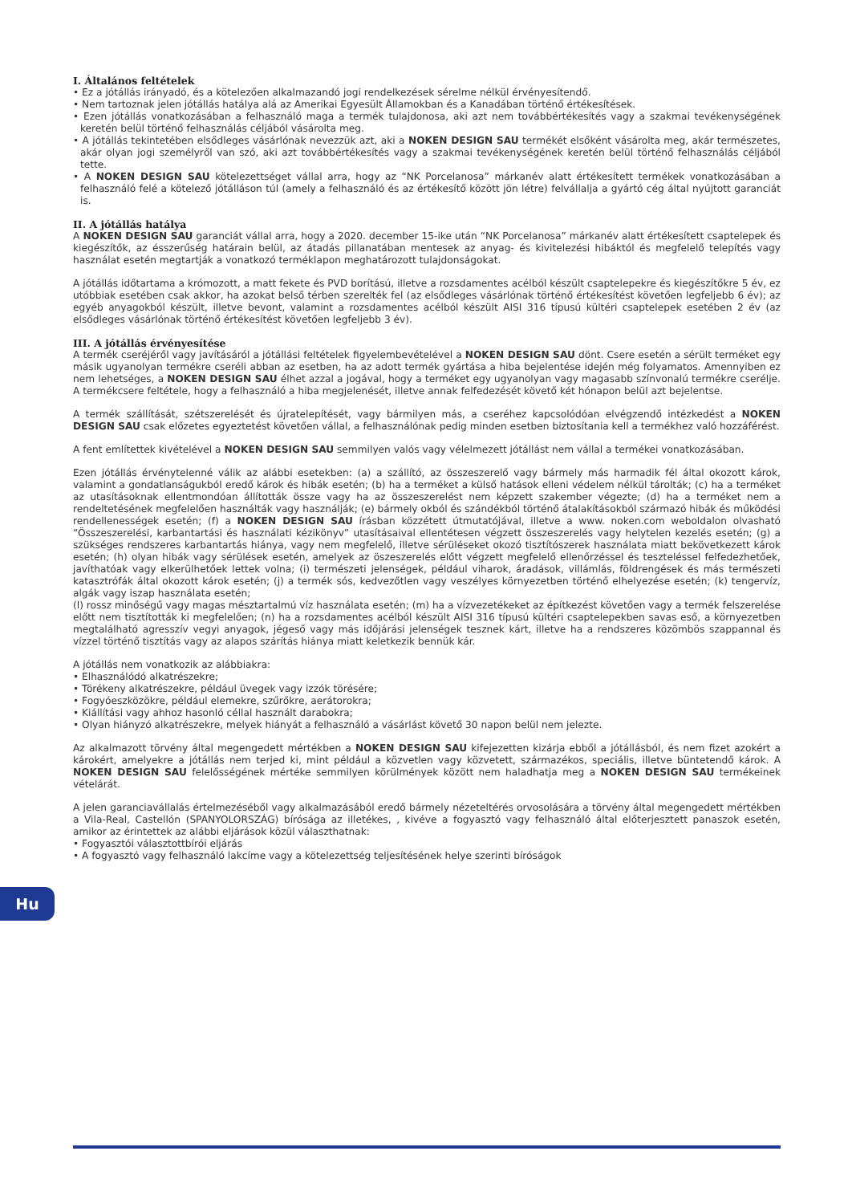I. Általános feltételek
• Ez a jótállás irányadó, és a kötelezően alkalmazandó jogi rendelkezések sérelme nélkül érvényesítendő.
• Nem tartoznak jelen jótállás hatálya alá az Amerikai Egyesült Államokban és a Kanadában történő értékesítések.
• Ezen jótállás vonatkozásában a felhasználó maga a termék tulajdonosa, aki azt nem továbbértékesítés vagy a szakmai tevékenységének keretén belül történő felhasználás céljából vásárolta meg.
• A jótállás tekintetében elsődleges vásárlónak nevezzük azt, aki a NOKEN DESIGN SAU termékét elsőként vásárolta meg, akár természetes, akár olyan jogi személyről van szó, aki azt továbbértékesítés vagy a szakmai tevékenységének keretén belül történő felhasználás céljából tette.
• A NOKEN DESIGN SAU kötelezettséget vállal arra, hogy az “NK Porcelanosa” márkanév alatt értékesített termékek vonatkozásában a felhasználó felé a kötelező jótálláson túl (amely a felhasználó és az értékesítő között jön létre) felvállalja a gyártó cég által nyújtott garanciát is.
II. A jótállás hatálya
A NOKEN DESIGN SAU garanciát vállal arra, hogy a 2020. december 15-ike után “NK Porcelanosa” márkanév alatt értékesített csaptelepek és kiegészítők, az ésszerűség határain belül, az átadás pillanatában mentesek az anyag- és kivitelezési hibáktól és megfelelő telepítés vagy használat esetén megtartják a vonatkozó terméklapon meghatározott tulajdonságokat.
A jótállás időtartama a krómozott, a matt fekete és PVD borítású, illetve a rozsdamentes acélból készült csaptelepekre és kiegészítőkre 5 év, ez utóbbiak esetében csak akkor, ha azokat belső térben szerelték fel (az elsődleges vásárlónak történő értékesítést követően legfeljebb 6 év); az egyéb anyagokból készült, illetve bevont, valamint a rozsdamentes acélból készült AISI 316 típusú kültéri csaptelepek esetében 2 év (az elsődleges vásárlónak történő értékesítést követően legfeljebb 3 év).
III. A jótállás érvényesítése
A termék cseréjéről vagy javításáról a jótállási feltételek figyelembevételével a NOKEN DESIGN SAU dönt. Csere esetén a sérült terméket egy másik ugyanolyan termékre cseréli abban az esetben, ha az adott termék gyártása a hiba bejelentése idején még folyamatos. Amennyiben ez nem lehetséges, a NOKEN DESIGN SAU élhet azzal a jogával, hogy a terméket egy ugyanolyan vagy magasabb színvonalú termékre cserélje. A termékcsere feltétele, hogy a felhasználó a hiba megjelenését, illetve annak felfedezését követő két hónapon belül azt bejelentse.
A termék szállítását, szétszerelését és újratelepítését, vagy bármilyen más, a cseréhez kapcsolódóan elvégzendő intézkedést a NOKEN DESIGN SAU csak előzetes egyeztetést követően vállal, a felhasználónak pedig minden esetben biztosítania kell a termékhez való hozzáférést.
A fent említettek kivételével a NOKEN DESIGN SAU semmilyen valós vagy vélelmezett jótállást nem vállal a termékei vonatkozásában.
Ezen jótállás érvénytelenné válik az alábbi esetekben: (a) a szállító, az összeszerelő vagy bármely más harmadik fél által okozott károk, valamint a gondatlanságukból eredő károk és hibák esetén; (b) ha a terméket a külső hatások elleni védelem nélkül tárolták; (c) ha a terméket az utasításoknak ellentmondóan állították össze vagy ha az összeszerelést nem képzett szakember végezte; (d) ha a terméket nem a rendeltetésének megfelelően használták vagy használják; (e) bármely okból és szándékból történő átalakításokból származó hibák és működési rendellenességek esetén; (f) a NOKEN DESIGN SAU írásban közzétett útmutatójával, illetve a www. noken.com weboldalon olvasható “Összeszerelési, karbantartási és használati kézikönyv” utasításaival ellentétesen végzett összeszerelés vagy helytelen kezelés esetén; (g) a szükséges rendszeres karbantartás hiánya, vagy nem megfelelő, illetve sérüléseket okozó tisztítószerek használata miatt bekövetkezett károk esetén; (h) olyan hibák vagy sérülések esetén, amelyek az öszeszerelés előtt végzett megfelelő ellenőrzéssel és teszteléssel felfedezhetőek, javíthatóak vagy elkerülhetőek lettek volna; (i) természeti jelenségek, például viharok, áradások, villámlás, földrengések és más természeti katasztrófák által okozott károk esetén; (j) a termék sós, kedvezőtlen vagy veszélyes környezetben történő elhelyezése esetén; (k) tengervíz, algák vagy iszap használata esetén;
(l) rossz minőségű vagy magas mésztartalmú víz használata esetén; (m) ha a vízvezetékeket az építkezést követően vagy a termék felszerelése előtt nem tisztították ki megfelelően; (n) ha a rozsdamentes acélból készült AISI 316 típusú kültéri csaptelepekben savas eső, a környezetben megtalálható agresszív vegyi anyagok, jégeső vagy más időjárási jelenségek tesznek kárt, illetve ha a rendszeres közömbös szappannal és vízzel történő tisztítás vagy az alapos szárítás hiánya miatt keletkezik bennük kár.
A jótállás nem vonatkozik az alábbiakra:
• Elhasználódó alkatrészekre;
• Törékeny alkatrészekre, például üvegek vagy izzók törésére;
• Fogyóeszközökre, például elemekre, szűrőkre, aerátorokra;
• Kiállítási vagy ahhoz hasonló céllal használt darabokra;
• Olyan hiányzó alkatrészekre, melyek hiányát a felhasználó a vásárlást követő 30 napon belül nem jelezte.
Az alkalmazott törvény által megengedett mértékben a NOKEN DESIGN SAU kifejezetten kizárja ebből a jótállásból, és nem fizet azokért a károkért, amelyekre a jótállás nem terjed ki, mint például a közvetlen vagy közvetett, származékos, speciális, illetve büntetendő károk. A NOKEN DESIGN SAU felelősségének mértéke semmilyen körülmények között nem haladhatja meg a NOKEN DESIGN SAU termékeinek vételárát.
A jelen garanciavállalás értelmezéséből vagy alkalmazásából eredő bármely nézeteltérés orvosolására a törvény által megengedett mértékben a Vila-Real, Castellón (SPANYOLORSZÁG) bírósága az illetékes, , kivéve a fogyasztó vagy felhasználó által előterjesztett panaszok esetén, amikor az érintettek az alábbi eljárások közül választhatnak:
• Fogyasztói választottbírói eljárás
• A fogyasztó vagy felhasználó lakcíme vagy a kötelezettség teljesítésének helye szerinti bíróságok
Hu